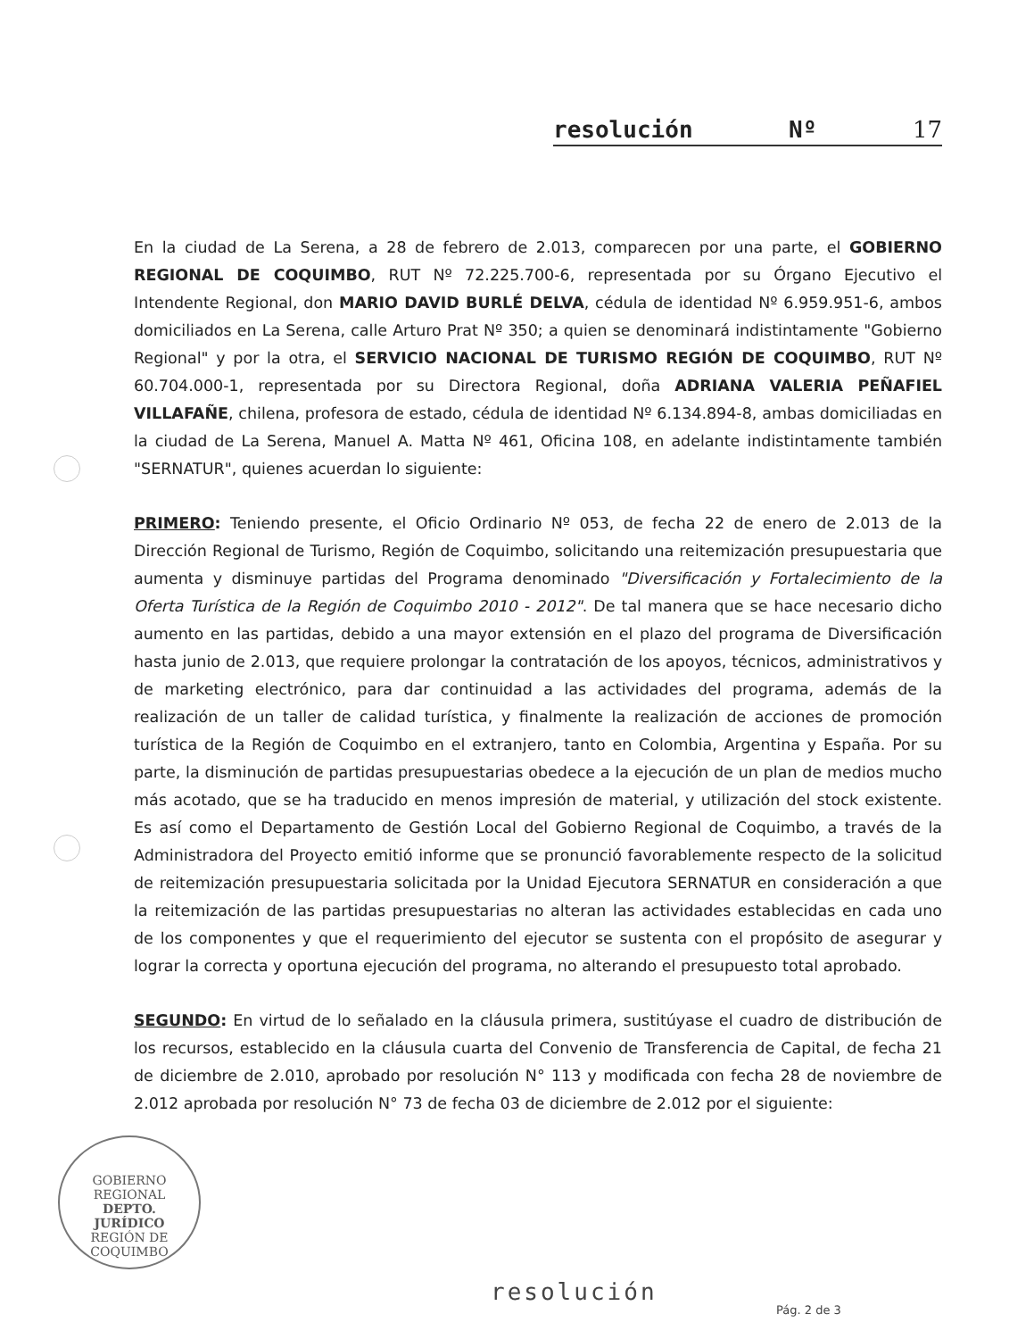resolución Nº 17
En la ciudad de La Serena, a 28 de febrero de 2.013, comparecen por una parte, el GOBIERNO REGIONAL DE COQUIMBO, RUT Nº 72.225.700-6, representada por su Órgano Ejecutivo el Intendente Regional, don MARIO DAVID BURLÉ DELVA, cédula de identidad Nº 6.959.951-6, ambos domiciliados en La Serena, calle Arturo Prat Nº 350; a quien se denominará indistintamente "Gobierno Regional" y por la otra, el SERVICIO NACIONAL DE TURISMO REGIÓN DE COQUIMBO, RUT Nº 60.704.000-1, representada por su Directora Regional, doña ADRIANA VALERIA PEÑAFIEL VILLAFAÑE, chilena, profesora de estado, cédula de identidad Nº 6.134.894-8, ambas domiciliadas en la ciudad de La Serena, Manuel A. Matta Nº 461, Oficina 108, en adelante indistintamente también "SERNATUR", quienes acuerdan lo siguiente:
PRIMERO: Teniendo presente, el Oficio Ordinario Nº 053, de fecha 22 de enero de 2.013 de la Dirección Regional de Turismo, Región de Coquimbo, solicitando una reitemización presupuestaria que aumenta y disminuye partidas del Programa denominado "Diversificación y Fortalecimiento de la Oferta Turística de la Región de Coquimbo 2010 - 2012". De tal manera que se hace necesario dicho aumento en las partidas, debido a una mayor extensión en el plazo del programa de Diversificación hasta junio de 2.013, que requiere prolongar la contratación de los apoyos, técnicos, administrativos y de marketing electrónico, para dar continuidad a las actividades del programa, además de la realización de un taller de calidad turística, y finalmente la realización de acciones de promoción turística de la Región de Coquimbo en el extranjero, tanto en Colombia, Argentina y España. Por su parte, la disminución de partidas presupuestarias obedece a la ejecución de un plan de medios mucho más acotado, que se ha traducido en menos impresión de material, y utilización del stock existente. Es así como el Departamento de Gestión Local del Gobierno Regional de Coquimbo, a través de la Administradora del Proyecto emitió informe que se pronunció favorablemente respecto de la solicitud de reitemización presupuestaria solicitada por la Unidad Ejecutora SERNATUR en consideración a que la reitemización de las partidas presupuestarias no alteran las actividades establecidas en cada uno de los componentes y que el requerimiento del ejecutor se sustenta con el propósito de asegurar y lograr la correcta y oportuna ejecución del programa, no alterando el presupuesto total aprobado.
SEGUNDO: En virtud de lo señalado en la cláusula primera, sustitúyase el cuadro de distribución de los recursos, establecido en la cláusula cuarta del Convenio de Transferencia de Capital, de fecha 21 de diciembre de 2.010, aprobado por resolución N° 113 y modificada con fecha 28 de noviembre de 2.012 aprobada por resolución N° 73 de fecha 03 de diciembre de 2.012 por el siguiente:
GOBIERNO REGIONAL
DEPTO.
JURÍDICO
REGIÓN DE COQUIMBO
resolución
Pág. 2 de 3